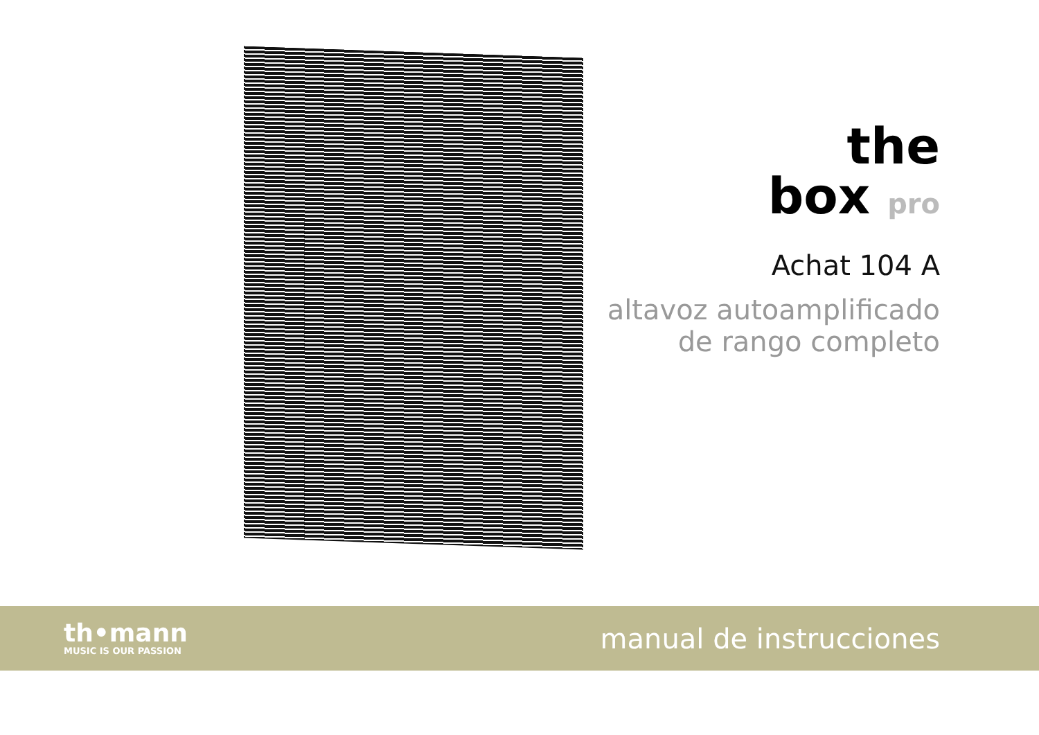the
box pro
Achat 104 A
altavoz autoamplificado
de rango completo
th•mann
MUSIC IS OUR PASSION
manual de instrucciones